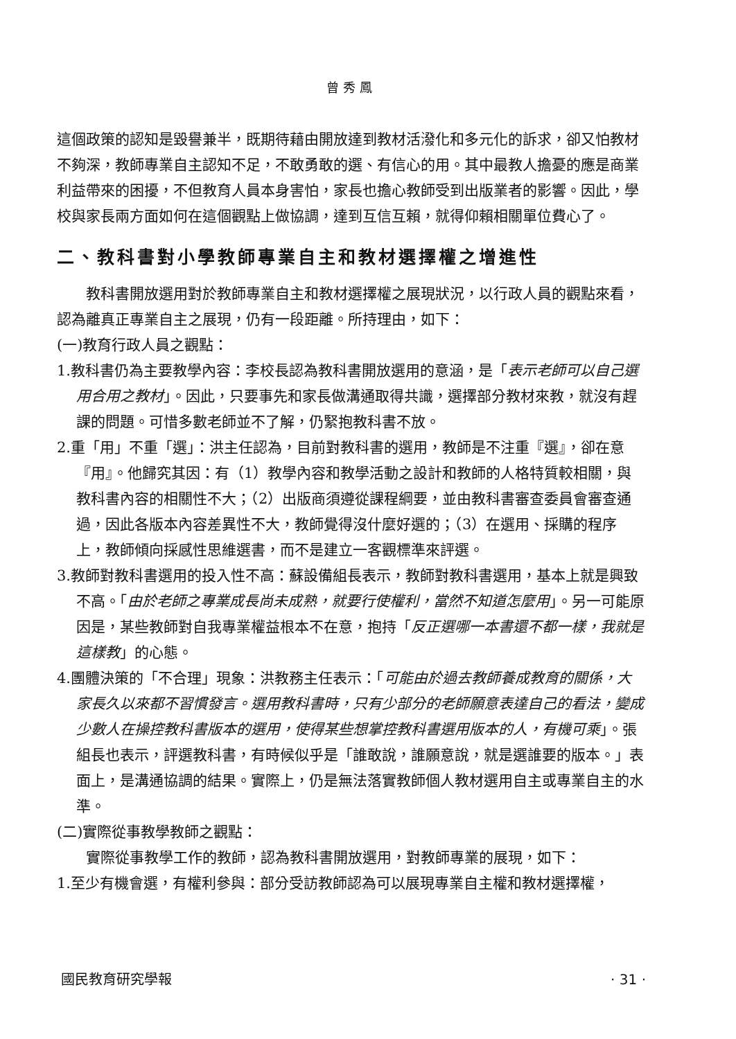曾秀鳳
這個政策的認知是毀譽兼半，既期待藉由開放達到教材活潑化和多元化的訴求，卻又怕教材不夠深，教師專業自主認知不足，不敢勇敢的選、有信心的用。其中最教人擔憂的應是商業利益帶來的困擾，不但教育人員本身害怕，家長也擔心教師受到出版業者的影響。因此，學校與家長兩方面如何在這個觀點上做協調，達到互信互賴，就得仰賴相關單位費心了。
二、教科書對小學教師專業自主和教材選擇權之增進性
教科書開放選用對於教師專業自主和教材選擇權之展現狀況，以行政人員的觀點來看，認為離真正專業自主之展現，仍有一段距離。所持理由，如下：
(一)教育行政人員之觀點：
1.教科書仍為主要教學內容：李校長認為教科書開放選用的意涵，是「表示老師可以自己選用合用之教材」。因此，只要事先和家長做溝通取得共識，選擇部分教材來教，就沒有趕課的問題。可惜多數老師並不了解，仍緊抱教科書不放。
2.重「用」不重「選」：洪主任認為，目前對教科書的選用，教師是不注重『選』，卻在意『用』。他歸究其因：有（1）教學內容和教學活動之設計和教師的人格特質較相關，與教科書內容的相關性不大；（2）出版商須遵從課程綱要，並由教科書審查委員會審查通過，因此各版本內容差異性不大，教師覺得沒什麼好選的；（3）在選用、採購的程序上，教師傾向採感性思維選書，而不是建立一客觀標準來評選。
3.教師對教科書選用的投入性不高：蘇設備組長表示，教師對教科書選用，基本上就是興致不高。「由於老師之專業成長尚未成熟，就要行使權利，當然不知道怎麼用」。另一可能原因是，某些教師對自我專業權益根本不在意，抱持「反正選哪一本書還不都一樣，我就是這樣教」的心態。
4.團體決策的「不合理」現象：洪教務主任表示：「可能由於過去教師養成教育的關係，大家長久以來都不習慣發言。選用教科書時，只有少部分的老師願意表達自己的看法，變成少數人在操控教科書版本的選用，使得某些想掌控教科書選用版本的人，有機可乘」。張組長也表示，評選教科書，有時候似乎是「誰敢說，誰願意說，就是選誰要的版本。」表面上，是溝通協調的結果。實際上，仍是無法落實教師個人教材選用自主或專業自主的水準。
(二)實際從事教學教師之觀點：
實際從事教學工作的教師，認為教科書開放選用，對教師專業的展現，如下：
1.至少有機會選，有權利參與：部分受訪教師認為可以展現專業自主權和教材選擇權，
國民教育研究學報 · 31 ·